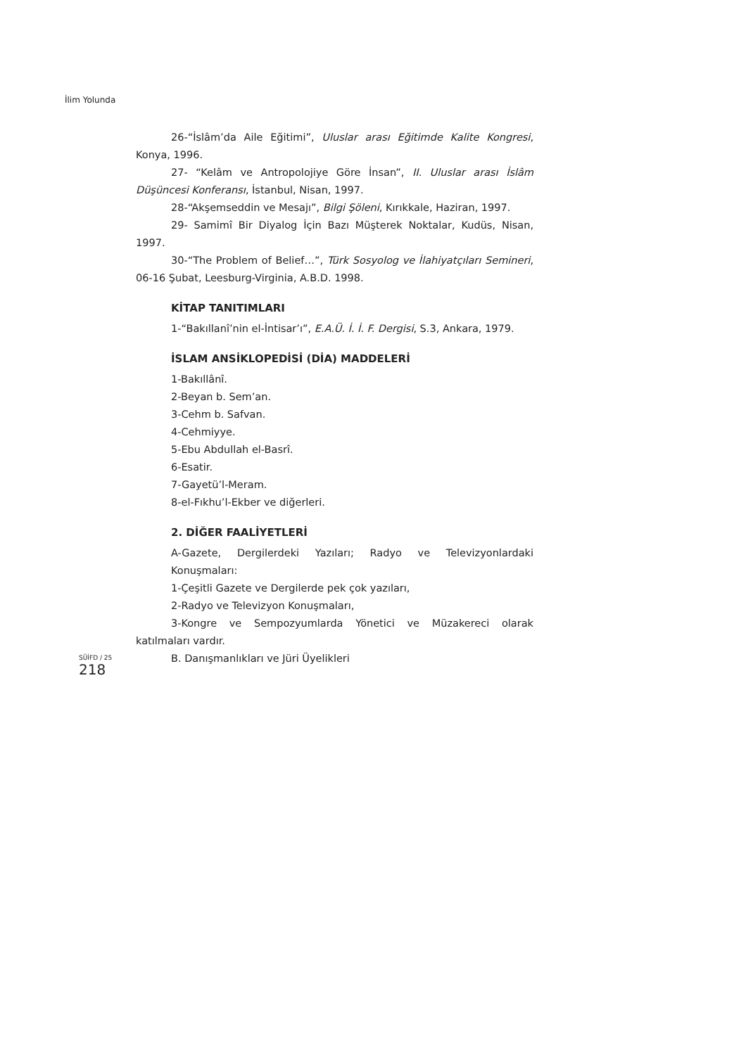İlim Yolunda
26-“İslâm’da Aile Eğitimi”, Uluslar arası Eğitimde Kalite Kongresi, Konya, 1996.
27- “Kelâm ve Antropolojiye Göre İnsan”, II. Uluslar arası İslâm Düşüncesi Konferansı, İstanbul, Nisan, 1997.
28-“Akşemseddin ve Mesajı”, Bilgi Şöleni, Kırıkkale, Haziran, 1997.
29- Samimî Bir Diyalog İçin Bazı Müşterek Noktalar, Kudüs, Nisan, 1997.
30-“The Problem of Belief…”, Türk Sosyolog ve İlahiyatçıları Semineri, 06-16 Şubat, Leesburg-Virginia, A.B.D. 1998.
KİTAP TANITIMLARI
1-“Bakıllanî’nin el-İntisar’ı”, E.A.Ü. İ. İ. F. Dergisi, S.3, Ankara, 1979.
İSLAM ANSİKLOPEDİSİ (DİA) MADDELERİ
1-Bakıllânî.
2-Beyan b. Sem’an.
3-Cehm b. Safvan.
4-Cehmiyye.
5-Ebu Abdullah el-Basrî.
6-Esatir.
7-Gayetü’l-Meram.
8-el-Fıkhu’l-Ekber ve diğerleri.
2. DİĞER FAALİYETLERİ
A-Gazete, Dergilerdeki Yazıları; Radyo ve Televizyonlardaki Konuşmaları:
1-Çeşitli Gazete ve Dergilerde pek çok yazıları,
2-Radyo ve Televizyon Konuşmaları,
3-Kongre ve Sempozyumlarda Yönetici ve Müzakereci olarak katılmaları vardır.
B. Danışmanlıkları ve Jüri Üyelikleri
SÜİFD / 25
218